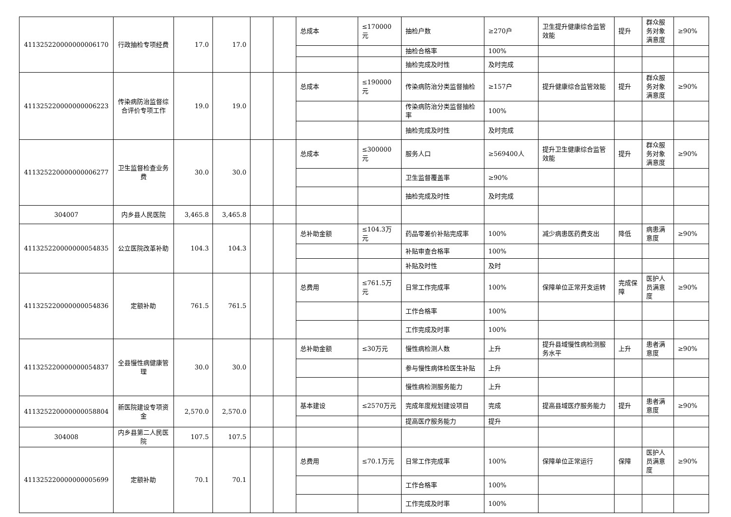| 411325220000000006170 | 行政抽检专项经费 | 17.0 | 17.0 | | | 总成本 | ≤170000元 | 抽检户数 | ≥270户 | 卫生提升健康综合监管效能 | 提升 | 群众服务对象满意度 | ≥90% |
| | | | | | | | | 抽检合格率 | 100% | | | | |
| | | | | | | | | 抽检完成及时性 | 及时完成 | | | | |
| 411325220000000006223 | 传染病防治监督综合评价专项工作 | 19.0 | 19.0 | | | 总成本 | ≤190000元 | 传染病防治分类监督抽检 | ≥157户 | 提升健康综合监管效能 | 提升 | 群众服务对象满意度 | ≥90% |
| | | | | | | | | 传染病防治分类监督抽检率 | 100% | | | | |
| | | | | | | | | 抽检完成及时性 | 及时完成 | | | | |
| 411325220000000006277 | 卫生监督检查业务费 | 30.0 | 30.0 | | | 总成本 | ≤300000元 | 服务人口 | ≥569400人 | 提升卫生健康综合监管效能 | 提升 | 群众服务对象满意度 | ≥90% |
| | | | | | | | | 卫生监督覆盖率 | ≥90% | | | | |
| | | | | | | | | 抽检完成及时性 | 及时完成 | | | | |
| 304007 | 内乡县人民医院 | 3,465.8 | 3,465.8 | | | | | | | | | | |
| 411325220000000054835 | 公立医院改革补助 | 104.3 | 104.3 | | | 总补助金额 | ≤104.3万元 | 药品零差价补贴完成率 | 100% | 减少病患医药费支出 | 降低 | 病患满意度 | ≥90% |
| | | | | | | | | 补贴审查合格率 | 100% | | | | |
| | | | | | | | | 补贴及时性 | 及时 | | | | |
| 411325220000000054836 | 定额补助 | 761.5 | 761.5 | | | 总费用 | ≤761.5万元 | 日常工作完成率 | 100% | 保障单位正常开支运转 | 完成保障 | 医护人员满意度 | ≥90% |
| | | | | | | | | 工作合格率 | 100% | | | | |
| | | | | | | | | 工作完成及时率 | 100% | | | | |
| 411325220000000054837 | 全县慢性病健康管理 | 30.0 | 30.0 | | | 总补助金额 | ≤30万元 | 慢性病检测人数 | 上升 | 提升县域慢性病检测服务水平 | 上升 | 患者满意度 | ≥90% |
| | | | | | | | | 参与慢性病体检医生补贴 | 上升 | | | | |
| | | | | | | | | 慢性病检测服务能力 | 上升 | | | | |
| 411325220000000058804 | 新医院建设专项资金 | 2,570.0 | 2,570.0 | | | 基本建设 | ≤2570万元 | 完成年度规划建设项目 | 完成 | 提高县域医疗服务能力 | 提升 | 患者满意度 | ≥90% |
| | | | | | | | | 提高医疗服务能力 | 提升 | | | | |
| 304008 | 内乡县第二人民医院 | 107.5 | 107.5 | | | | | | | | | | |
| 411325220000000005699 | 定额补助 | 70.1 | 70.1 | | | 总费用 | ≤70.1万元 | 日常工作完成率 | 100% | 保障单位正常运行 | 保障 | 医护人员满意度 | ≥90% |
| | | | | | | | | 工作合格率 | 100% | | | | |
| | | | | | | | | 工作完成及时率 | 100% | | | | |